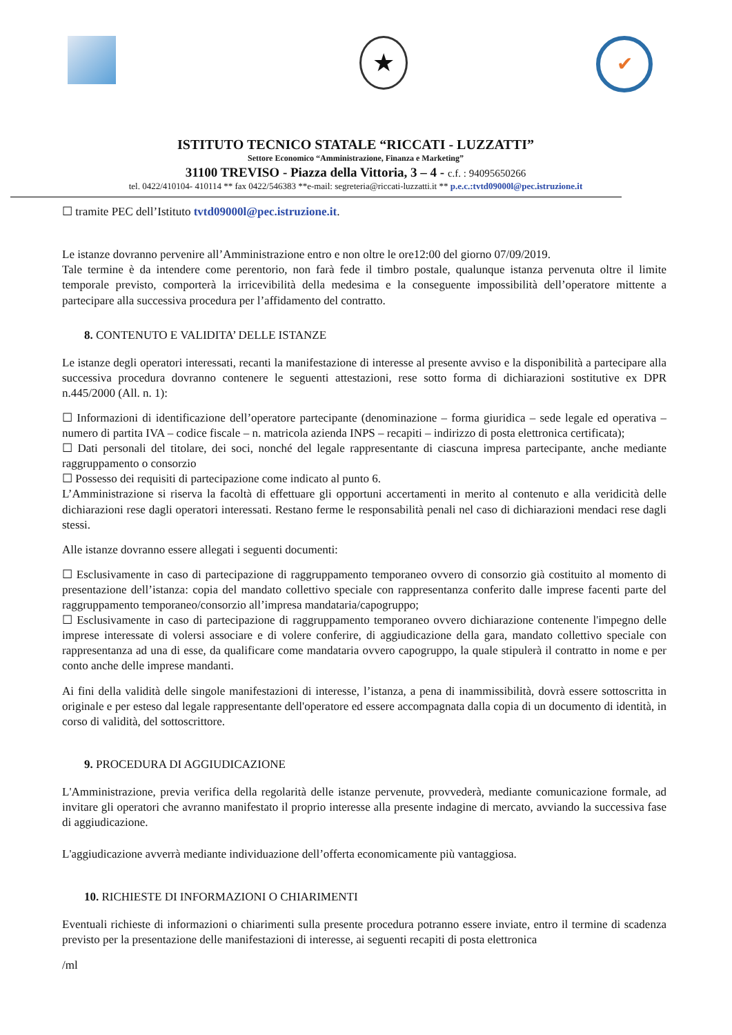★
✔
ISTITUTO TECNICO STATALE “RICCATI - LUZZATTI”
Settore Economico “Amministrazione, Finanza e Marketing”
31100 TREVISO - Piazza della Vittoria, 3 – 4 - c.f. : 94095650266
tel. 0422/410104- 410114 ** fax 0422/546383 **e-mail: segreteria@riccati-luzzatti.it ** p.e.c.:tvtd09000l@pec.istruzione.it
☐ tramite PEC dell’Istituto tvtd09000l@pec.istruzione.it.
Le istanze dovranno pervenire all’Amministrazione entro e non oltre le ore12:00 del giorno 07/09/2019.
Tale termine è da intendere come perentorio, non farà fede il timbro postale, qualunque istanza pervenuta oltre il limite temporale previsto, comporterà la irricevibilità della medesima e la conseguente impossibilità dell’operatore mittente a partecipare alla successiva procedura per l’affidamento del contratto.
8. CONTENUTO E VALIDITA’ DELLE ISTANZE
Le istanze degli operatori interessati, recanti la manifestazione di interesse al presente avviso e la disponibilità a partecipare alla successiva procedura dovranno contenere le seguenti attestazioni, rese sotto forma di dichiarazioni sostitutive ex DPR n.445/2000 (All. n. 1):
☐ Informazioni di identificazione dell’operatore partecipante (denominazione – forma giuridica – sede legale ed operativa – numero di partita IVA – codice fiscale – n. matricola azienda INPS – recapiti – indirizzo di posta elettronica certificata);
☐ Dati personali del titolare, dei soci, nonché del legale rappresentante di ciascuna impresa partecipante, anche mediante raggruppamento o consorzio
☐ Possesso dei requisiti di partecipazione come indicato al punto 6.
L’Amministrazione si riserva la facoltà di effettuare gli opportuni accertamenti in merito al contenuto e alla veridicità delle dichiarazioni rese dagli operatori interessati. Restano ferme le responsabilità penali nel caso di dichiarazioni mendaci rese dagli stessi.
Alle istanze dovranno essere allegati i seguenti documenti:
☐ Esclusivamente in caso di partecipazione di raggruppamento temporaneo ovvero di consorzio già costituito al momento di presentazione dell’istanza: copia del mandato collettivo speciale con rappresentanza conferito dalle imprese facenti parte del raggruppamento temporaneo/consorzio all’impresa mandataria/capogruppo;
☐ Esclusivamente in caso di partecipazione di raggruppamento temporaneo ovvero dichiarazione contenente l'impegno delle imprese interessate di volersi associare e di volere conferire, di aggiudicazione della gara, mandato collettivo speciale con rappresentanza ad una di esse, da qualificare come mandataria ovvero capogruppo, la quale stipulerà il contratto in nome e per conto anche delle imprese mandanti.
Ai fini della validità delle singole manifestazioni di interesse, l’istanza, a pena di inammissibilità, dovrà essere sottoscritta in originale e per esteso dal legale rappresentante dell'operatore ed essere accompagnata dalla copia di un documento di identità, in corso di validità, del sottoscrittore.
9. PROCEDURA DI AGGIUDICAZIONE
L'Amministrazione, previa verifica della regolarità delle istanze pervenute, provvederà, mediante comunicazione formale, ad invitare gli operatori che avranno manifestato il proprio interesse alla presente indagine di mercato, avviando la successiva fase di aggiudicazione.
L'aggiudicazione avverrà mediante individuazione dell’offerta economicamente più vantaggiosa.
10. RICHIESTE DI INFORMAZIONI O CHIARIMENTI
Eventuali richieste di informazioni o chiarimenti sulla presente procedura potranno essere inviate, entro il termine di scadenza previsto per la presentazione delle manifestazioni di interesse, ai seguenti recapiti di posta elettronica
/ml